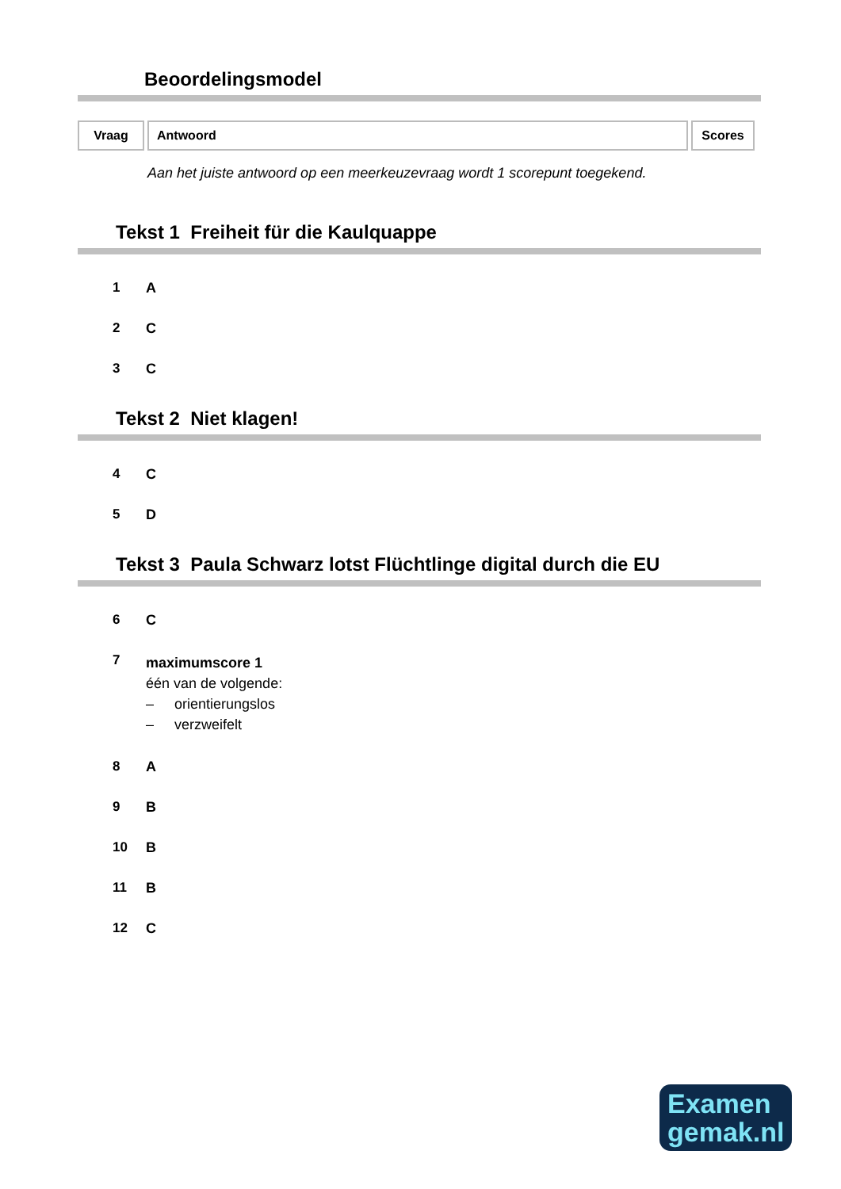Beoordelingsmodel
| Vraag | Antwoord | Scores |
Aan het juiste antwoord op een meerkeuzevraag wordt 1 scorepunt toegekend.
Tekst 1 Freiheit für die Kaulquappe
1 A
2 C
3 C
Tekst 2 Niet klagen!
4 C
5 D
Tekst 3 Paula Schwarz lotst Flüchtlinge digital durch die EU
6 C
7
maximumscore 1
één van de volgende:
– orientierungslos
– verzweifelt
8 A
9 B
10 B
11 B
12 C
Examen
gemak.nl